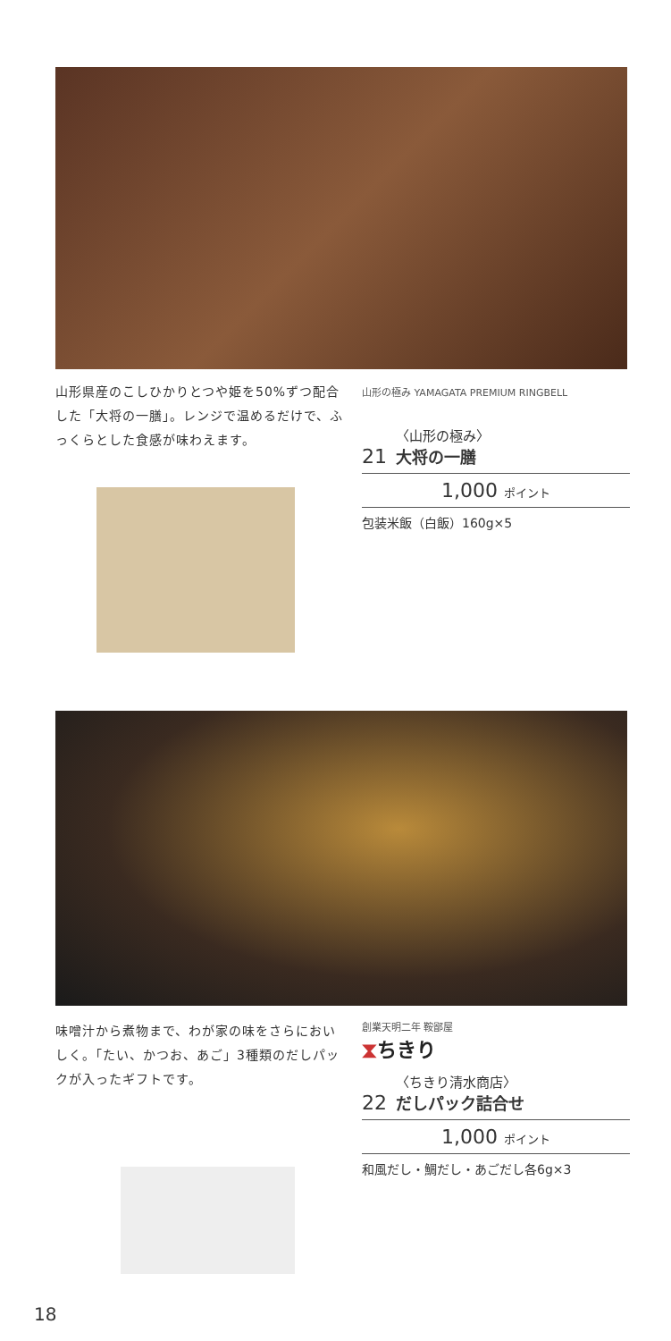山形県産のこしひかりとつや姫を50%ずつ配合した「大将の一膳」。レンジで温めるだけで、ふっくらとした食感が味わえます。
山形の極み YAMAGATA PREMIUM RINGBELL
21 〈山形の極み〉
大将の一膳
1,000 ポイント
包装米飯（白飯）160g×5
味噌汁から煮物まで、わが家の味をさらにおいしく。「たい、かつお、あご」3種類のだしパックが入ったギフトです。
創業天明二年 鞍鄙屋
⧗ちきり
22 〈ちきり清水商店〉
だしパック詰合せ
1,000 ポイント
和風だし・鯛だし・あごだし各6g×3
18